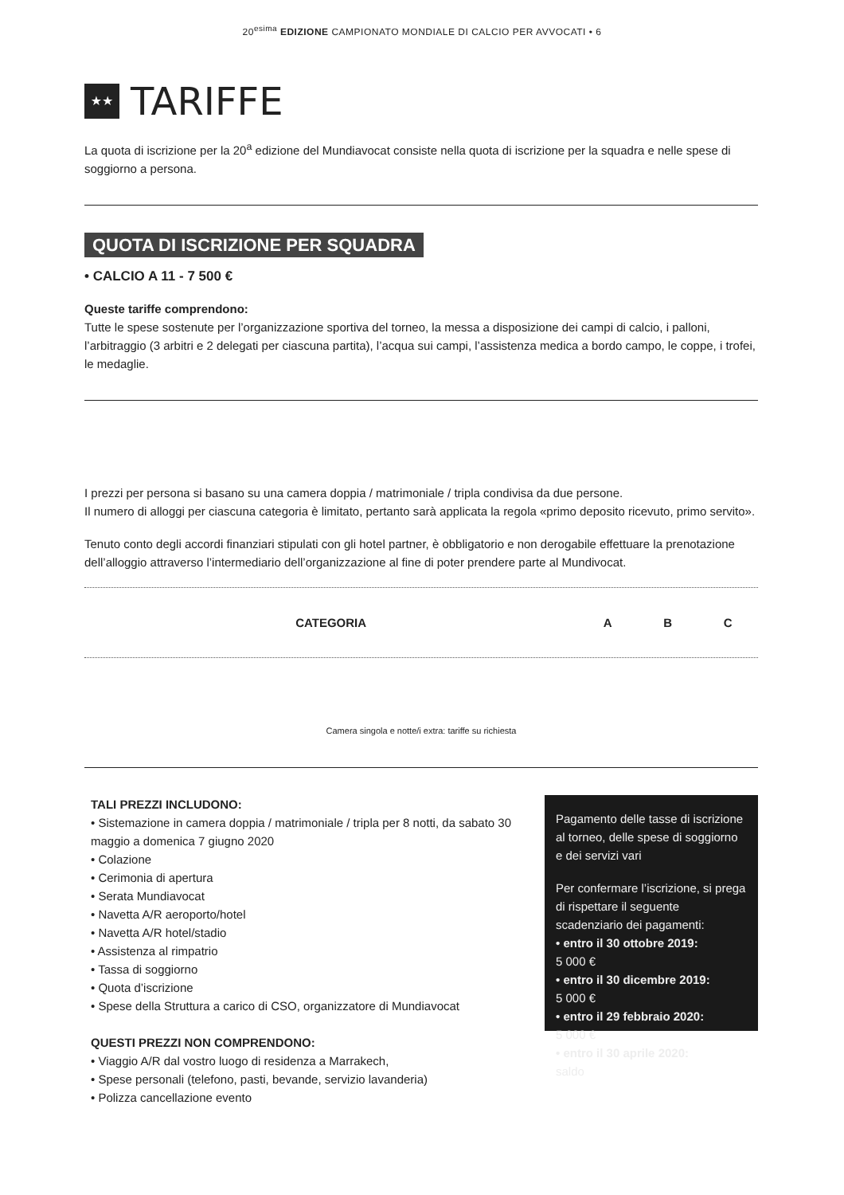20<sup>esima</sup> EDIZIONE CAMPIONATO MONDIALE DI CALCIO PER AVVOCATI • 6
★★ TARIFFE
La quota di iscrizione per la 20<sup>a</sup> edizione del Mundiavocat consiste nella quota di iscrizione per la squadra e nelle spese di soggiorno a persona.
QUOTA DI ISCRIZIONE PER SQUADRA
• CALCIO A 11 - 7 500 €
Queste tariffe comprendono:
Tutte le spese sostenute per l’organizzazione sportiva del torneo, la messa a disposizione dei campi di calcio, i palloni, l’arbitraggio (3 arbitri e 2 delegati per ciascuna partita), l’acqua sui campi, l’assistenza medica a bordo campo, le coppe, i trofei, le medaglie.
I prezzi per persona si basano su una camera doppia / matrimoniale / tripla condivisa da due persone.
Il numero di alloggi per ciascuna categoria è limitato, pertanto sarà applicata la regola «primo deposito ricevuto, primo servito».
Tenuto conto degli accordi finanziari stipulati con gli hotel partner, è obbligatorio e non derogabile effettuare la prenotazione dell’alloggio attraverso l’intermediario dell’organizzazione al fine di poter prendere parte al Mundivocat.
| CATEGORIA | A | B | C |
| --- | --- | --- | --- |
Camera singola e notte/i extra: tariffe su richiesta
TALI PREZZI INCLUDONO:
• Sistemazione in camera doppia / matrimoniale / tripla per 8 notti, da sabato 30 maggio a domenica 7 giugno 2020
• Colazione
• Cerimonia di apertura
• Serata Mundiavocat
• Navetta A/R aeroporto/hotel
• Navetta A/R hotel/stadio
• Assistenza al rimpatrio
• Tassa di soggiorno
• Quota d’iscrizione
• Spese della Struttura a carico di CSO, organizzatore di Mundiavocat
QUESTI PREZZI NON COMPRENDONO:
• Viaggio A/R dal vostro luogo di residenza a Marrakech,
• Spese personali (telefono, pasti, bevande, servizio lavanderia)
• Polizza cancellazione evento
Pagamento delle tasse di iscrizione al torneo, delle spese di soggiorno e dei servizi vari
Per confermare l’iscrizione, si prega di rispettare il seguente scadenziario dei pagamenti:
• entro il 30 ottobre 2019:
5 000 €
• entro il 30 dicembre 2019:
5 000 €
• entro il 29 febbraio 2020:
5 000 €
• entro il 30 aprile 2020:
saldo